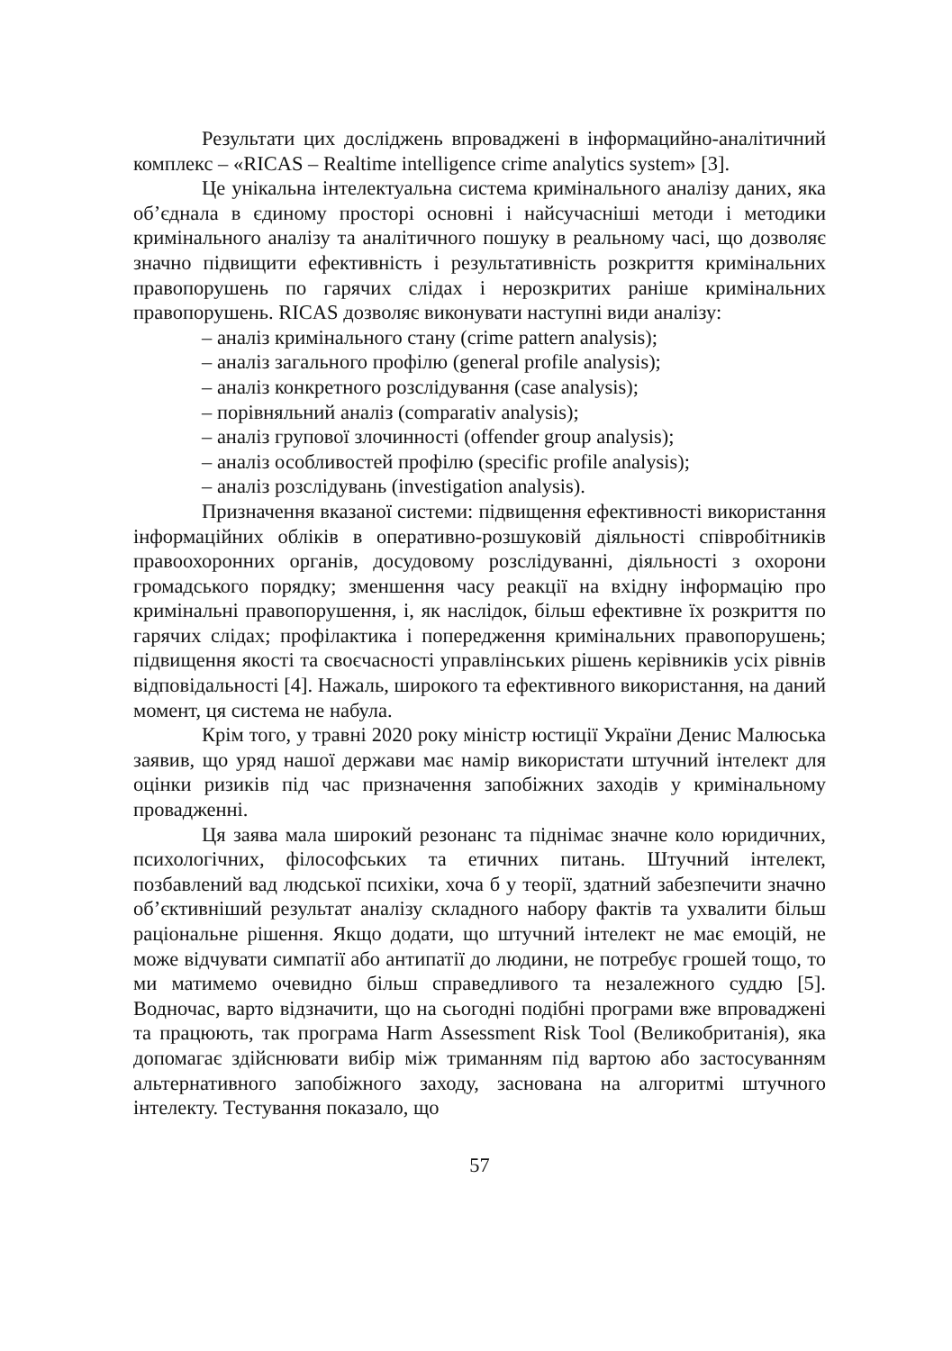Результати цих досліджень впроваджені в інформацийно-аналітичний комплекс – «RICAS – Realtime intelligence crime analytics system» [3].
Це унікальна інтелектуальна система кримінального аналізу даних, яка об’єднала в єдиному просторі основні і найсучасніші методи і методики кримінального аналізу та аналітичного пошуку в реальному часі, що дозволяє значно підвищити ефективність і результативність розкриття кримінальних правопорушень по гарячих слідах і нерозкритих раніше кримінальних правопорушень. RICAS дозволяє виконувати наступні види аналізу:
– аналіз кримінального стану (crime pattern analysis);
– аналіз загального профілю (general profile analysis);
– аналіз конкретного розслідування (case analysis);
– порівняльний аналіз (comparativ analysis);
– аналіз групової злочинності (offender group analysis);
– аналіз особливостей профілю (specific profile analysis);
– аналіз розслідувань (investigation analysis).
Призначення вказаної системи: підвищення ефективності використання інформаційних обліків в оперативно-розшуковій діяльності співробітників правоохоронних органів, досудовому розслідуванні, діяльності з охорони громадського порядку; зменшення часу реакції на вхідну інформацію про кримінальні правопорушення, і, як наслідок, більш ефективне їх розкриття по гарячих слідах; профілактика і попередження кримінальних правопорушень; підвищення якості та своєчасності управлінських рішень керівників усіх рівнів відповідальності [4]. Нажаль, широкого та ефективного використання, на даний момент, ця система не набула.
Крім того, у травні 2020 року міністр юстиції України Денис Малюська заявив, що уряд нашої держави має намір використати штучний інтелект для оцінки ризиків під час призначення запобіжних заходів у кримінальному провадженні.
Ця заява мала широкий резонанс та піднімає значне коло юридичних, психологічних, філософських та етичних питань. Штучний інтелект, позбавлений вад людської психіки, хоча б у теорії, здатний забезпечити значно об’єктивніший результат аналізу складного набору фактів та ухвалити більш раціональне рішення. Якщо додати, що штучний інтелект не має емоцій, не може відчувати симпатії або антипатії до людини, не потребує грошей тощо, то ми матимемо очевидно більш справедливого та незалежного суддю [5]. Водночас, варто відзначити, що на сьогодні подібні програми вже впроваджені та працюють, так програма Harm Assessment Risk Tool (Великобританія), яка допомагає здійснювати вибір між триманням під вартою або застосуванням альтернативного запобіжного заходу, заснована на алгоритмі штучного інтелекту. Тестування показало, що
57